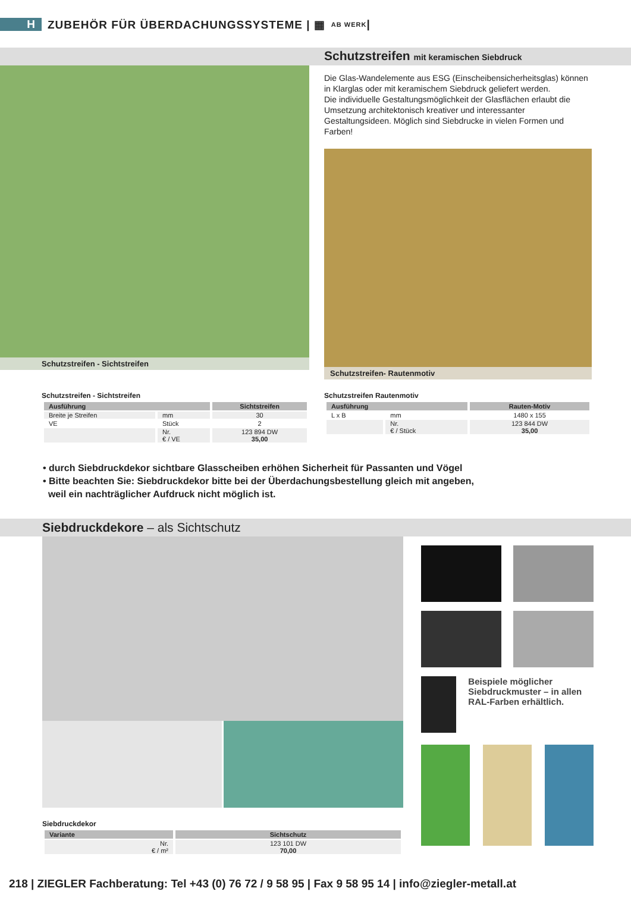H ZUBEHÖR FÜR ÜBERDACHUNGSSYSTEME | ▦ AB WERK |
Schutzstreifen mit keramischen Siebdruck
Schutzstreifen - Sichtstreifen
Die Glas-Wandelemente aus ESG (Einscheibensicherheitsglas) können in Klarglas oder mit keramischem Siebdruck geliefert werden.
Die individuelle Gestaltungsmöglichkeit der Glasflächen erlaubt die Umsetzung architektonisch kreativer und interessanter Gestaltungsideen. Möglich sind Siebdrucke in vielen Formen und Farben!
Schutzstreifen- Rautenmotiv
Schutzstreifen - Sichtstreifen
| Ausführung | | Sichtstreifen |
| --- | --- | --- |
| Breite je Streifen | mm | 30 |
| VE | Stück | 2 |
| | Nr. € / VE | 123 894 DW 35,00 |
Schutzstreifen Rautenmotiv
| Ausführung | | Rauten-Motiv |
| --- | --- | --- |
| L x B | mm | 1480 x 155 |
| | Nr. € / Stück | 123 844 DW 35,00 |
• durch Siebdruckdekor sichtbare Glasscheiben erhöhen Sicherheit für Passanten und Vögel
• Bitte beachten Sie: Siebdruckdekor bitte bei der Überdachungsbestellung gleich mit angeben,
weil ein nachträglicher Aufdruck nicht möglich ist.
Siebdruckdekore – als Sichtschutz
Siebdruckdekor
| Variante | Sichtschutz |
| --- | --- |
| Nr. € / m² | 123 101 DW 70,00 |
Beispiele möglicher Siebdruckmuster – in allen RAL-Farben erhältlich.
218 | ZIEGLER Fachberatung: Tel +43 (0) 76 72 / 9 58 95 | Fax 9 58 95 14 | info@ziegler-metall.at